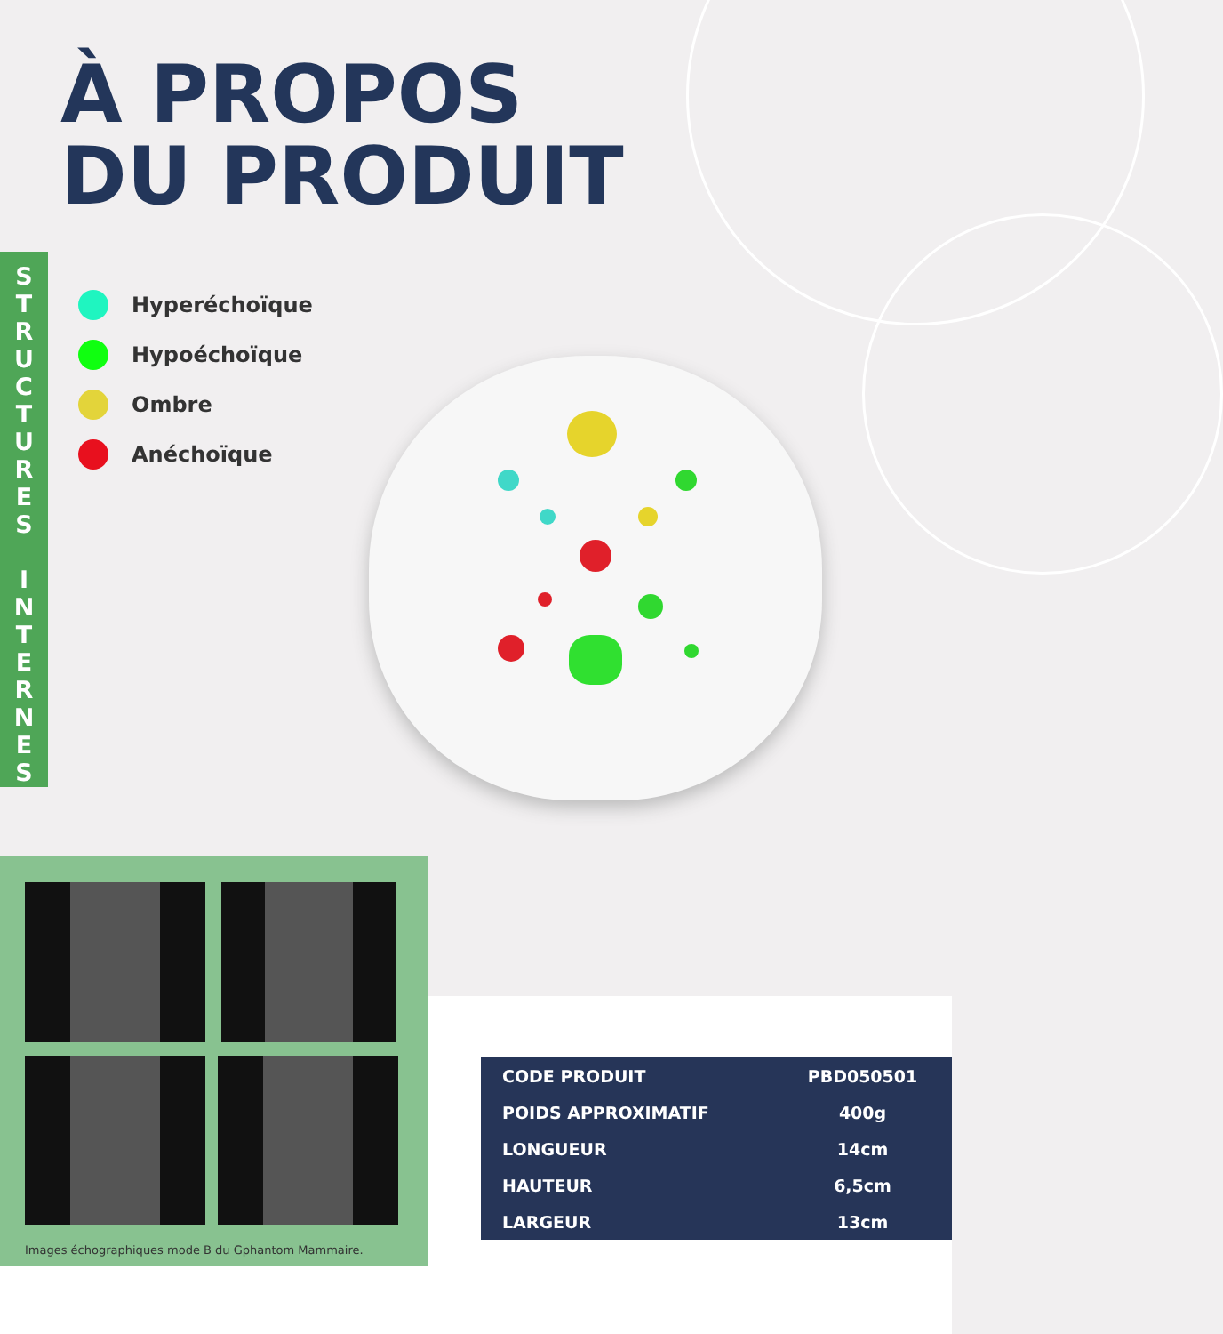À PROPOS
DU PRODUIT
S
T
R
U
C
T
U
R
E
S
I
N
T
E
R
N
E
S
Hyperéchoïque
Hypoéchoïque
Ombre
Anéchoïque
Images échographiques mode B du Gphantom Mammaire.
| CODE PRODUIT | PBD050501 |
| POIDS APPROXIMATIF | 400g |
| LONGUEUR | 14cm |
| HAUTEUR | 6,5cm |
| LARGEUR | 13cm |